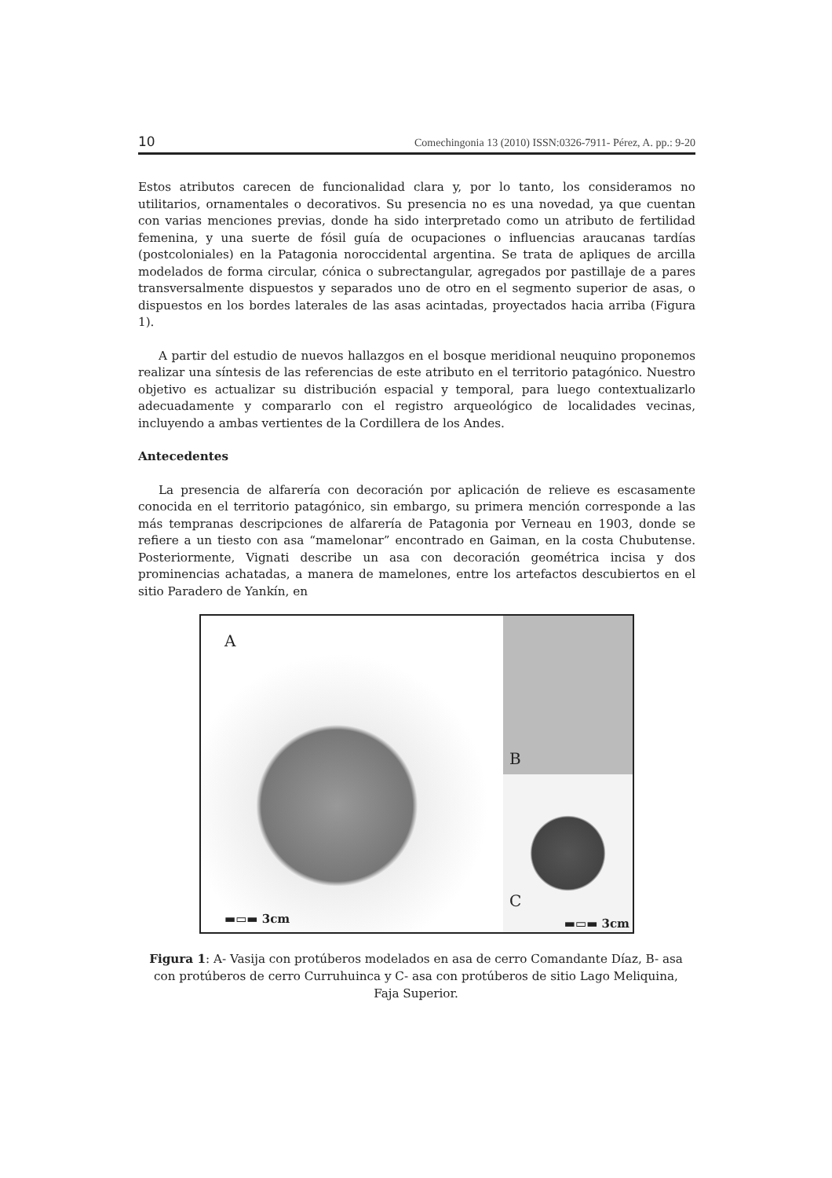10 Comechingonia 13 (2010) ISSN:0326-7911- Pérez, A. pp.: 9-20
Estos atributos carecen de funcionalidad clara y, por lo tanto, los consideramos no utilitarios, ornamentales o decorativos. Su presencia no es una novedad, ya que cuentan con varias menciones previas, donde ha sido interpretado como un atributo de fertilidad femenina, y una suerte de fósil guía de ocupaciones o influencias araucanas tardías (postcoloniales) en la Patagonia noroccidental argentina. Se trata de apliques de arcilla modelados de forma circular, cónica o subrectangular, agregados por pastillaje de a pares transversalmente dispuestos y separados uno de otro en el segmento superior de asas, o dispuestos en los bordes laterales de las asas acintadas, proyectados hacia arriba (Figura 1).
A partir del estudio de nuevos hallazgos en el bosque meridional neuquino proponemos realizar una síntesis de las referencias de este atributo en el territorio patagónico. Nuestro objetivo es actualizar su distribución espacial y temporal, para luego contextualizarlo adecuadamente y compararlo con el registro arqueológico de localidades vecinas, incluyendo a ambas vertientes de la Cordillera de los Andes.
Antecedentes
La presencia de alfarería con decoración por aplicación de relieve es escasamente conocida en el territorio patagónico, sin embargo, su primera mención corresponde a las más tempranas descripciones de alfarería de Patagonia por Verneau en 1903, donde se refiere a un tiesto con asa “mamelonar” encontrado en Gaiman, en la costa Chubutense. Posteriormente, Vignati describe un asa con decoración geométrica incisa y dos prominencias achatadas, a manera de mamelones, entre los artefactos descubiertos en el sitio Paradero de Yankín, en
A
▬▭▬ 3cm
B
C
▬▭▬ 3cm
Figura 1: A- Vasija con protúberos modelados en asa de cerro Comandante Díaz, B- asa con protúberos de cerro Curruhuinca y C- asa con protúberos de sitio Lago Meliquina, Faja Superior.